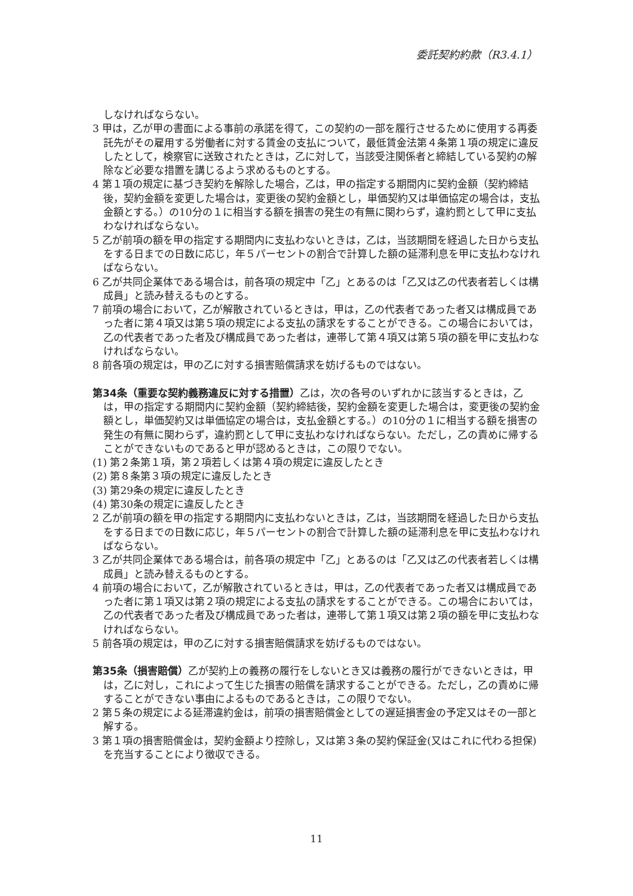委託契約約款（R3.4.1）
しなければならない。
3 甲は，乙が甲の書面による事前の承諾を得て，この契約の一部を履行させるために使用する再委託先がその雇用する労働者に対する賃金の支払について，最低賃金法第４条第１項の規定に違反したとして，検察官に送致されたときは，乙に対して，当該受注関係者と締結している契約の解除など必要な措置を講じるよう求めるものとする。
4 第１項の規定に基づき契約を解除した場合，乙は，甲の指定する期間内に契約金額（契約締結後，契約金額を変更した場合は，変更後の契約金額とし，単価契約又は単価協定の場合は，支払金額とする。）の10分の１に相当する額を損害の発生の有無に関わらず，違約罰として甲に支払わなければならない。
5 乙が前項の額を甲の指定する期間内に支払わないときは，乙は，当該期間を経過した日から支払をする日までの日数に応じ，年５パーセントの割合で計算した額の延滞利息を甲に支払わなければならない。
6 乙が共同企業体である場合は，前各項の規定中「乙」とあるのは「乙又は乙の代表者若しくは構成員」と読み替えるものとする。
7 前項の場合において，乙が解散されているときは，甲は，乙の代表者であった者又は構成員であった者に第４項又は第５項の規定による支払の請求をすることができる。この場合においては，乙の代表者であった者及び構成員であった者は，連帯して第４項又は第５項の額を甲に支払わなければならない。
8 前各項の規定は，甲の乙に対する損害賠償請求を妨げるものではない。
第34条（重要な契約義務違反に対する措置）乙は，次の各号のいずれかに該当するときは，乙は，甲の指定する期間内に契約金額（契約締結後，契約金額を変更した場合は，変更後の契約金額とし，単価契約又は単価協定の場合は，支払金額とする。）の10分の１に相当する額を損害の発生の有無に関わらず，違約罰として甲に支払わなければならない。ただし，乙の責めに帰することができないものであると甲が認めるときは，この限りでない。
(1) 第２条第１項，第２項若しくは第４項の規定に違反したとき
(2) 第８条第３項の規定に違反したとき
(3) 第29条の規定に違反したとき
(4) 第30条の規定に違反したとき
2 乙が前項の額を甲の指定する期間内に支払わないときは，乙は，当該期間を経過した日から支払をする日までの日数に応じ，年５パーセントの割合で計算した額の延滞利息を甲に支払わなければならない。
3 乙が共同企業体である場合は，前各項の規定中「乙」とあるのは「乙又は乙の代表者若しくは構成員」と読み替えるものとする。
4 前項の場合において，乙が解散されているときは，甲は，乙の代表者であった者又は構成員であった者に第１項又は第２項の規定による支払の請求をすることができる。この場合においては，乙の代表者であった者及び構成員であった者は，連帯して第１項又は第２項の額を甲に支払わなければならない。
5 前各項の規定は，甲の乙に対する損害賠償請求を妨げるものではない。
第35条（損害賠償）乙が契約上の義務の履行をしないとき又は義務の履行ができないときは，甲は，乙に対し，これによって生じた損害の賠償を請求することができる。ただし，乙の責めに帰することができない事由によるものであるときは，この限りでない。
2 第５条の規定による延滞違約金は，前項の損害賠償金としての遅延損害金の予定又はその一部と解する。
3 第１項の損害賠償金は，契約金額より控除し，又は第３条の契約保証金(又はこれに代わる担保)を充当することにより徴収できる。
11